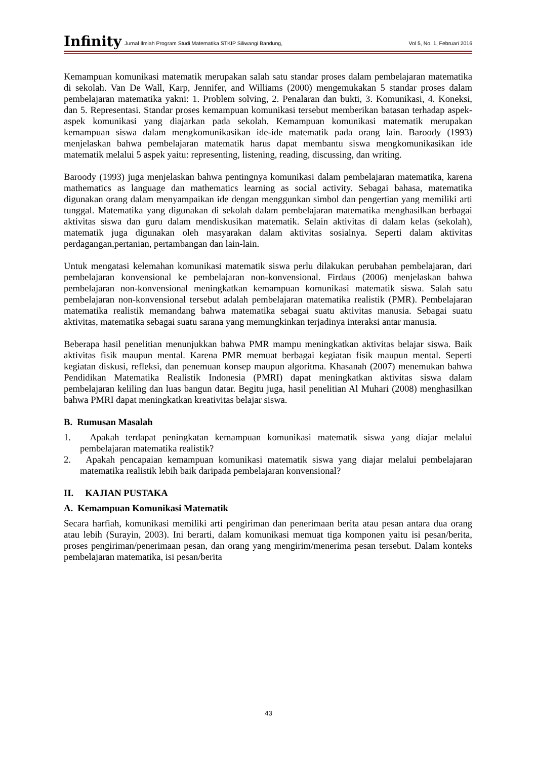Infinity Jurnal Ilmiah Program Studi Matematika STKIP Siliwangi Bandung, Vol 5, No. 1, Februari 2016
Kemampuan komunikasi matematik merupakan salah satu standar proses dalam pembelajaran matematika di sekolah. Van De Wall, Karp, Jennifer, and Williams (2000) mengemukakan 5 standar proses dalam pembelajaran matematika yakni: 1. Problem solving, 2. Penalaran dan bukti, 3. Komunikasi, 4. Koneksi, dan 5. Representasi. Standar proses kemampuan komunikasi tersebut memberikan batasan terhadap aspek-aspek komunikasi yang diajarkan pada sekolah. Kemampuan komunikasi matematik merupakan kemampuan siswa dalam mengkomunikasikan ide-ide matematik pada orang lain. Baroody (1993) menjelaskan bahwa pembelajaran matematik harus dapat membantu siswa mengkomunikasikan ide matematik melalui 5 aspek yaitu: representing, listening, reading, discussing, dan writing.
Baroody (1993) juga menjelaskan bahwa pentingnya komunikasi dalam pembelajaran matematika, karena mathematics as language dan mathematics learning as social activity. Sebagai bahasa, matematika digunakan orang dalam menyampaikan ide dengan menggunkan simbol dan pengertian yang memiliki arti tunggal. Matematika yang digunakan di sekolah dalam pembelajaran matematika menghasilkan berbagai aktivitas siswa dan guru dalam mendiskusikan matematik. Selain aktivitas di dalam kelas (sekolah), matematik juga digunakan oleh masyarakan dalam aktivitas sosialnya. Seperti dalam aktivitas perdagangan,pertanian, pertambangan dan lain-lain.
Untuk mengatasi kelemahan komunikasi matematik siswa perlu dilakukan perubahan pembelajaran, dari pembelajaran konvensional ke pembelajaran non-konvensional. Firdaus (2006) menjelaskan bahwa pembelajaran non-konvensional meningkatkan kemampuan komunikasi matematik siswa. Salah satu pembelajaran non-konvensional tersebut adalah pembelajaran matematika realistik (PMR). Pembelajaran matematika realistik memandang bahwa matematika sebagai suatu aktivitas manusia. Sebagai suatu aktivitas, matematika sebagai suatu sarana yang memungkinkan terjadinya interaksi antar manusia.
Beberapa hasil penelitian menunjukkan bahwa PMR mampu meningkatkan aktivitas belajar siswa. Baik aktivitas fisik maupun mental. Karena PMR memuat berbagai kegiatan fisik maupun mental. Seperti kegiatan diskusi, refleksi, dan penemuan konsep maupun algoritma. Khasanah (2007) menemukan bahwa Pendidikan Matematika Realistik Indonesia (PMRI) dapat meningkatkan aktivitas siswa dalam pembelajaran keliling dan luas bangun datar. Begitu juga, hasil penelitian Al Muhari (2008) menghasilkan bahwa PMRI dapat meningkatkan kreativitas belajar siswa.
B. Rumusan Masalah
1. Apakah terdapat peningkatan kemampuan komunikasi matematik siswa yang diajar melalui pembelajaran matematika realistik?
2. Apakah pencapaian kemampuan komunikasi matematik siswa yang diajar melalui pembelajaran matematika realistik lebih baik daripada pembelajaran konvensional?
II. KAJIAN PUSTAKA
A. Kemampuan Komunikasi Matematik
Secara harfiah, komunikasi memiliki arti pengiriman dan penerimaan berita atau pesan antara dua orang atau lebih (Surayin, 2003). Ini berarti, dalam komunikasi memuat tiga komponen yaitu isi pesan/berita, proses pengiriman/penerimaan pesan, dan orang yang mengirim/menerima pesan tersebut. Dalam konteks pembelajaran matematika, isi pesan/berita
43